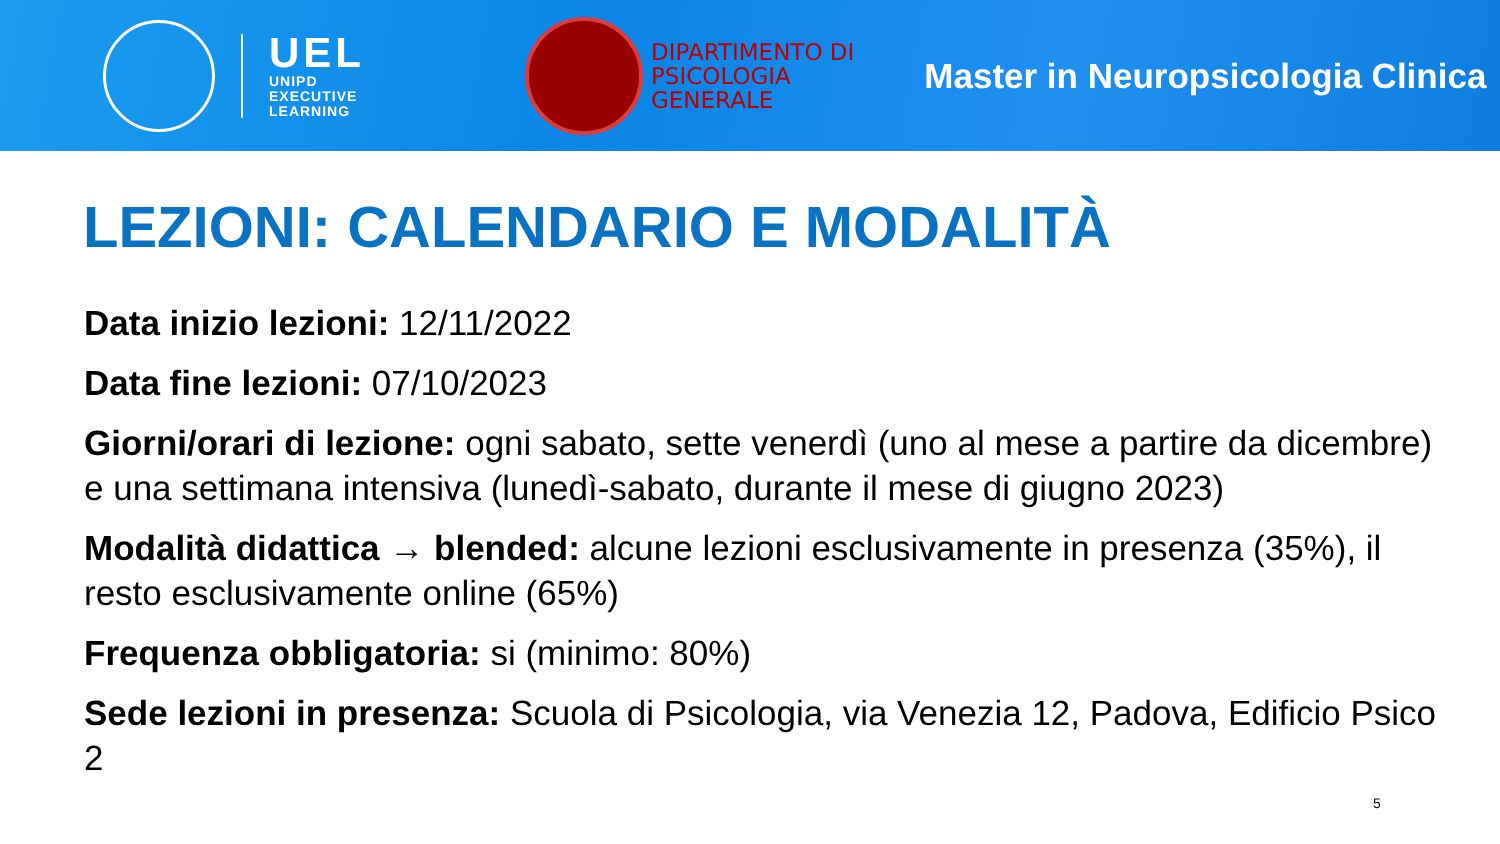UEL
UNIPD
EXECUTIVE
LEARNING
DIPARTIMENTO DI
PSICOLOGIA
GENERALE
Master in Neuropsicologia Clinica
LEZIONI: CALENDARIO E MODALITÀ
Data inizio lezioni: 12/11/2022
Data fine lezioni: 07/10/2023
Giorni/orari di lezione: ogni sabato, sette venerdì (uno al mese a partire da dicembre) e una settimana intensiva (lunedì-sabato, durante il mese di giugno 2023)
Modalità didattica → blended: alcune lezioni esclusivamente in presenza (35%), il resto esclusivamente online (65%)
Frequenza obbligatoria: si (minimo: 80%)
Sede lezioni in presenza: Scuola di Psicologia, via Venezia 12, Padova, Edificio Psico 2
5